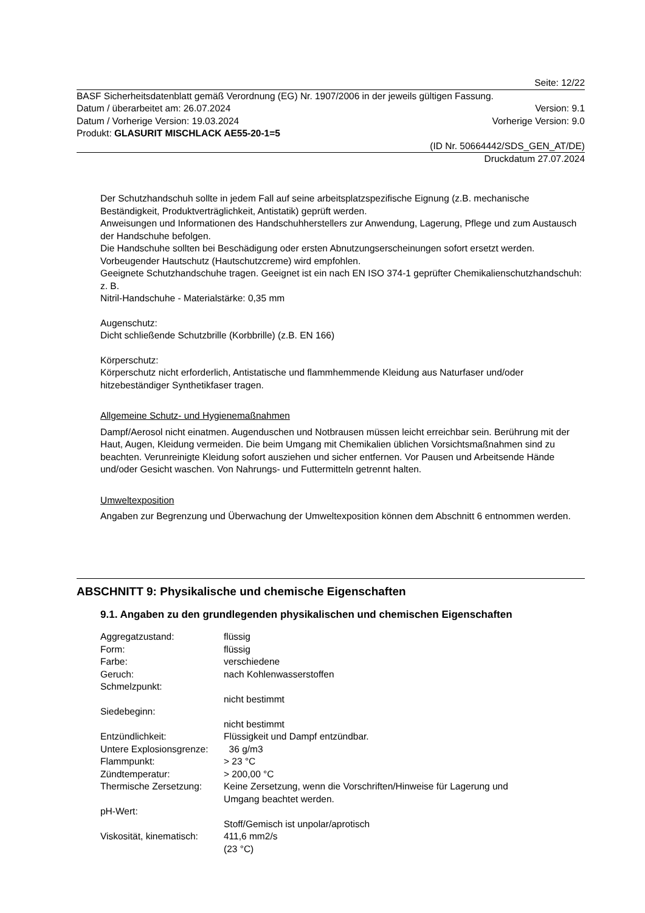Seite: 12/22
BASF Sicherheitsdatenblatt gemäß Verordnung (EG) Nr. 1907/2006 in der jeweils gültigen Fassung.
Datum / überarbeitet am: 26.07.2024 Version: 9.1
Datum / Vorherige Version: 19.03.2024 Vorherige Version: 9.0
Produkt: GLASURIT MISCHLACK AE55-20-1=5
(ID Nr. 50664442/SDS_GEN_AT/DE)
Druckdatum 27.07.2024
Der Schutzhandschuh sollte in jedem Fall auf seine arbeitsplatzspezifische Eignung (z.B. mechanische Beständigkeit, Produktverträglichkeit, Antistatik) geprüft werden.
Anweisungen und Informationen des Handschuhherstellers zur Anwendung, Lagerung, Pflege und zum Austausch der Handschuhe befolgen.
Die Handschuhe sollten bei Beschädigung oder ersten Abnutzungserscheinungen sofort ersetzt werden. Vorbeugender Hautschutz (Hautschutzcreme) wird empfohlen.
Geeignete Schutzhandschuhe tragen. Geeignet ist ein nach EN ISO 374-1 geprüfter Chemikalienschutzhandschuh: z. B.
Nitril-Handschuhe - Materialstärke: 0,35 mm
Augenschutz:
Dicht schließende Schutzbrille (Korbbrille) (z.B. EN 166)
Körperschutz:
Körperschutz nicht erforderlich, Antistatische und flammhemmende Kleidung aus Naturfaser und/oder hitzebeständiger Synthetikfaser tragen.
Allgemeine Schutz- und Hygienemaßnahmen
Dampf/Aerosol nicht einatmen. Augenduschen und Notbrausen müssen leicht erreichbar sein. Berührung mit der Haut, Augen, Kleidung vermeiden. Die beim Umgang mit Chemikalien üblichen Vorsichtsmaßnahmen sind zu beachten. Verunreinigte Kleidung sofort ausziehen und sicher entfernen. Vor Pausen und Arbeitsende Hände und/oder Gesicht waschen. Von Nahrungs- und Futtermitteln getrennt halten.
Umweltexposition
Angaben zur Begrenzung und Überwachung der Umweltexposition können dem Abschnitt 6 entnommen werden.
ABSCHNITT 9: Physikalische und chemische Eigenschaften
9.1. Angaben zu den grundlegenden physikalischen und chemischen Eigenschaften
| Aggregatzustand: | flüssig |
| Form: | flüssig |
| Farbe: | verschiedene |
| Geruch: | nach Kohlenwasserstoffen |
| Schmelzpunkt: | |
| | nicht bestimmt |
| Siedebeginn: | |
| | nicht bestimmt |
| Entzündlichkeit: | Flüssigkeit und Dampf entzündbar. |
| Untere Explosionsgrenze: | 36 g/m3 |
| Flammpunkt: | > 23 °C |
| Zündtemperatur: | > 200,00 °C |
| Thermische Zersetzung: | Keine Zersetzung, wenn die Vorschriften/Hinweise für Lagerung und Umgang beachtet werden. |
| pH-Wert: | |
| | Stoff/Gemisch ist unpolar/aprotisch |
| Viskosität, kinematisch: | 411,6 mm2/s (23 °C) |